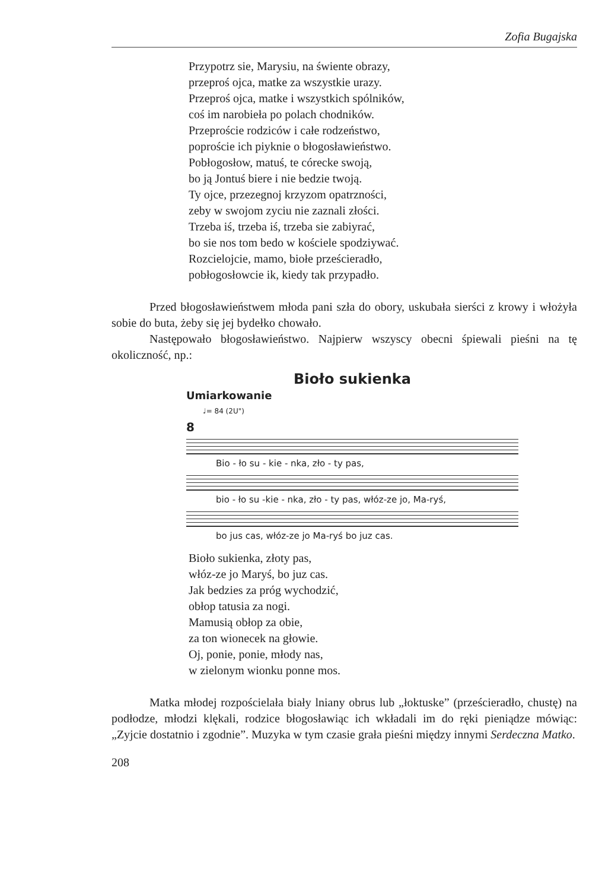Zofia Bugajska
Przypotrz sie, Marysiu, na świente obrazy,
przeproś ojca, matke za wszystkie urazy.
Przeproś ojca, matke i wszystkich spólników,
coś im narobieła po polach chodników.
Przeproście rodziców i całe rodzeństwo,
poproście ich piyknie o błogosławieństwo.
Pobłogosłow, matuś, te córecke swoją,
bo ją Jontuś biere i nie bedzie twoją.
Ty ojce, przezegnoj krzyzom opatrzności,
zeby w swojom zyciu nie zaznali złości.
Trzeba iś, trzeba iś, trzeba sie zabiyrać,
bo sie nos tom bedo w kościele spodziywać.
Rozcielojcie, mamo, biołe prześcieradło,
pobłogosłowcie ik, kiedy tak przypadło.
Przed błogosławieństwem młoda pani szła do obory, uskubała sierści z krowy i włożyła sobie do buta, żeby się jej bydełko chowało.
Następowało błogosławieństwo. Najpierw wszyscy obecni śpiewali pieśni na tę okoliczność, np.:
Bioło sukienka
Umiarkowanie
♩= 84 (2U")
8
Bio - ło su - kie - nka, zło - ty pas,
bio - ło su -kie - nka, zło - ty pas, włóz-ze jo, Ma-ryś,
bo jus cas, włóz-ze jo Ma-ryś bo juz cas.
Bioło sukienka, złoty pas,
włóz-ze jo Maryś, bo juz cas.
Jak bedzies za próg wychodzić,
obłop tatusia za nogi.
Mamusią obłop za obie,
za ton wionecek na głowie.
Oj, ponie, ponie, młody nas,
w zielonym wionku ponne mos.
Matka młodej rozpościelała biały lniany obrus lub „łoktuske” (prześcieradło, chustę) na podłodze, młodzi klękali, rodzice błogosławiąc ich wkładali im do ręki pieniądze mówiąc: „Zyjcie dostatnio i zgodnie”. Muzyka w tym czasie grała pieśni między innymi Serdeczna Matko.
208